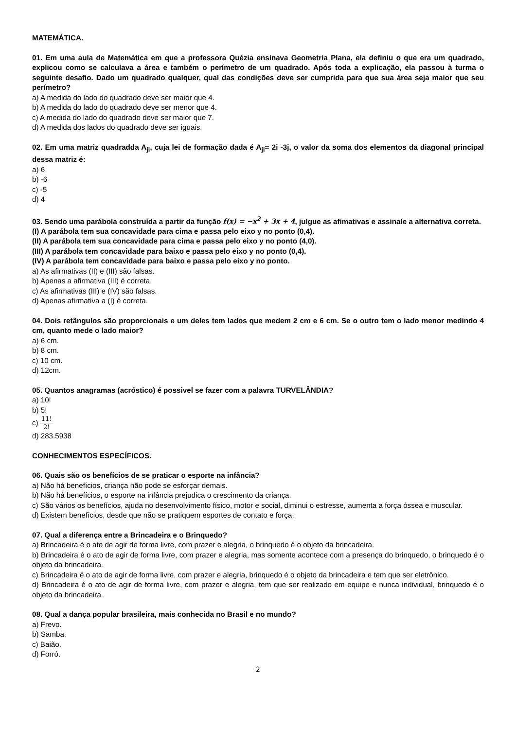MATEMÁTICA.
01. Em uma aula de Matemática em que a professora Quézia ensinava Geometria Plana, ela definiu o que era um quadrado, explicou como se calculava a área e também o perímetro de um quadrado. Após toda a explicação, ela passou à turma o seguinte desafio. Dado um quadrado qualquer, qual das condições deve ser cumprida para que sua área seja maior que seu perímetro?
a) A medida do lado do quadrado deve ser maior que 4.
b) A medida do lado do quadrado deve ser menor que 4.
c) A medida do lado do quadrado deve ser maior que 7.
d) A medida dos lados do quadrado deve ser iguais.
02. Em uma matriz quadradda A<sub>ji</sub>, cuja lei de formação dada é A<sub>ji</sub>= 2i -3j, o valor da soma dos elementos da diagonal principal dessa matriz é:
a) 6
b) -6
c) -5
d) 4
03. Sendo uma parábola construída a partir da função f(x) = −x<sup>2</sup> + 3x + 4, julgue as afimativas e assinale a alternativa correta.
(I) A parábola tem sua concavidade para cima e passa pelo eixo y no ponto (0,4).
(II) A parábola tem sua concavidade para cima e passa pelo eixo y no ponto (4,0).
(III) A parábola tem concavidade para baixo e passa pelo eixo y no ponto (0,4).
(IV) A parábola tem concavidade para baixo e passa pelo eixo y no ponto.
a) As afirmativas (II) e (III) são falsas.
b) Apenas a afirmativa (III) é correta.
c) As afirmativas (III) e (IV) são falsas.
d) Apenas afirmativa a (I) é correta.
04. Dois retângulos são proporcionais e um deles tem lados que medem 2 cm e 6 cm. Se o outro tem o lado menor medindo 4 cm, quanto mede o lado maior?
a) 6 cm.
b) 8 cm.
c) 10 cm.
d) 12cm.
05. Quantos anagramas (acróstico) é possivel se fazer com a palavra TURVELÂNDIA?
a) 10!
b) 5!
c) 11! 2!
d) 283.5938
CONHECIMENTOS ESPECÍFICOS.
06. Quais são os benefícios de se praticar o esporte na infância?
a) Não há benefícios, criança não pode se esforçar demais.
b) Não há benefícios, o esporte na infância prejudica o crescimento da criança.
c) São vários os benefícios, ajuda no desenvolvimento físico, motor e social, diminui o estresse, aumenta a força óssea e muscular.
d) Existem benefícios, desde que não se pratiquem esportes de contato e força.
07. Qual a diferença entre a Brincadeira e o Brinquedo?
a) Brincadeira é o ato de agir de forma livre, com prazer e alegria, o brinquedo é o objeto da brincadeira.
b) Brincadeira é o ato de agir de forma livre, com prazer e alegria, mas somente acontece com a presença do brinquedo, o brinquedo é o objeto da brincadeira.
c) Brincadeira é o ato de agir de forma livre, com prazer e alegria, brinquedo é o objeto da brincadeira e tem que ser eletrônico.
d) Brincadeira é o ato de agir de forma livre, com prazer e alegria, tem que ser realizado em equipe e nunca individual, brinquedo é o objeto da brincadeira.
08. Qual a dança popular brasileira, mais conhecida no Brasil e no mundo?
a) Frevo.
b) Samba.
c) Baião.
d) Forró.
2